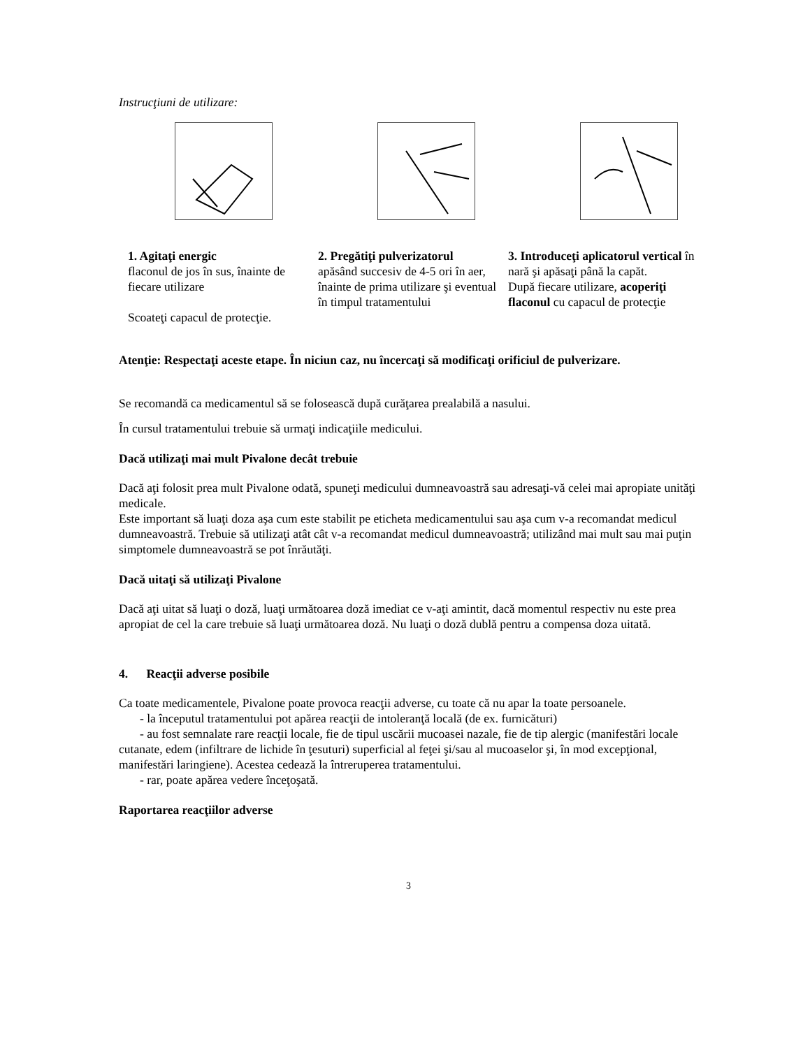Instrucţiuni de utilizare:
1. Agitaţi energic
flaconul de jos în sus, înainte de fiecare utilizare
Scoateţi capacul de protecţie.
2. Pregătiţi pulverizatorul
apăsând succesiv de 4-5 ori în aer, înainte de prima utilizare şi eventual în timpul tratamentului
3. Introduceţi aplicatorul vertical în nară şi apăsaţi până la capăt.
După fiecare utilizare, acoperiţi flaconul cu capacul de protecţie
Atenţie: Respectaţi aceste etape. În niciun caz, nu încercaţi să modificaţi orificiul de pulverizare.
Se recomandă ca medicamentul să se folosească după curăţarea prealabilă a nasului.
În cursul tratamentului trebuie să urmaţi indicaţiile medicului.
Dacă utilizaţi mai mult Pivalone decât trebuie
Dacă aţi folosit prea mult Pivalone odată, spuneţi medicului dumneavoastră sau adresaţi-vă celei mai apropiate unităţi medicale.
Este important să luaţi doza aşa cum este stabilit pe eticheta medicamentului sau aşa cum v-a recomandat medicul dumneavoastră. Trebuie să utilizaţi atât cât v-a recomandat medicul dumneavoastră; utilizând mai mult sau mai puţin simptomele dumneavoastră se pot înrăutăţi.
Dacă uitaţi să utilizaţi Pivalone
Dacă aţi uitat să luaţi o doză, luaţi următoarea doză imediat ce v-aţi amintit, dacă momentul respectiv nu este prea apropiat de cel la care trebuie să luaţi următoarea doză. Nu luaţi o doză dublă pentru a compensa doza uitată.
4. Reacţii adverse posibile
Ca toate medicamentele, Pivalone poate provoca reacţii adverse, cu toate că nu apar la toate persoanele.
- la începutul tratamentului pot apărea reacţii de intoleranţă locală (de ex. furnicături)
- au fost semnalate rare reacţii locale, fie de tipul uscării mucoasei nazale, fie de tip alergic (manifestări locale cutanate, edem (infiltrare de lichide în ţesuturi) superficial al feţei şi/sau al mucoaselor şi, în mod excepţional, manifestări laringiene). Acestea cedează la întreruperea tratamentului.
- rar, poate apărea vedere înceţoşată.
Raportarea reacţiilor adverse
3